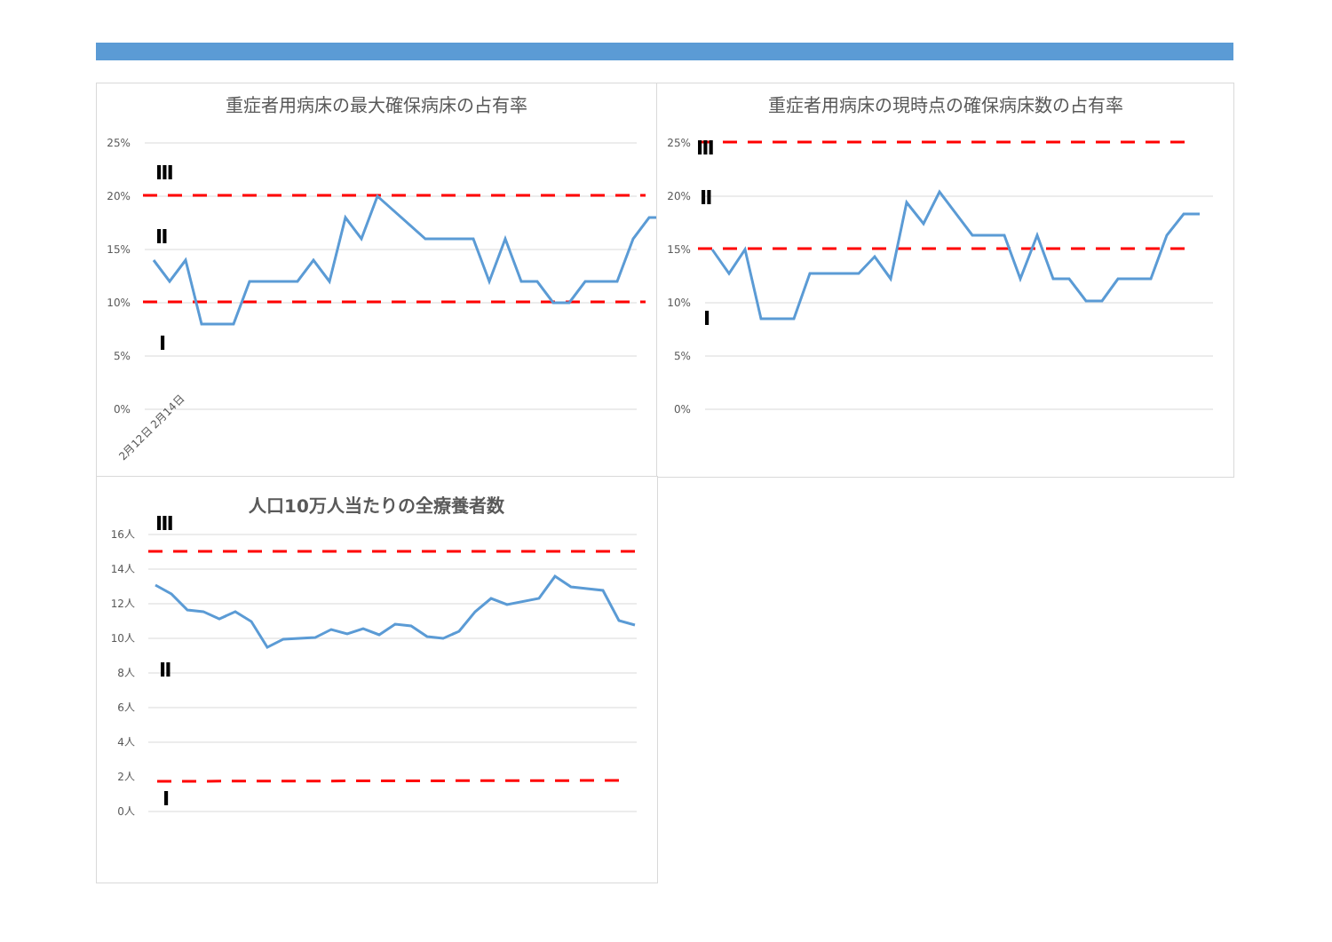重症者用病床の最大確保病床の占有率
25%
20%
15%
10%
5%
0%
Ⅲ
Ⅱ
Ⅰ
2月12日 2月14日
重症者用病床の現時点の確保病床数の占有率
25%
20%
15%
10%
5%
0%
Ⅲ
Ⅱ
Ⅰ
人口10万人当たりの全療養者数
16人
14人
12人
10人
8人
6人
4人
2人
0人
Ⅲ
Ⅱ
Ⅰ